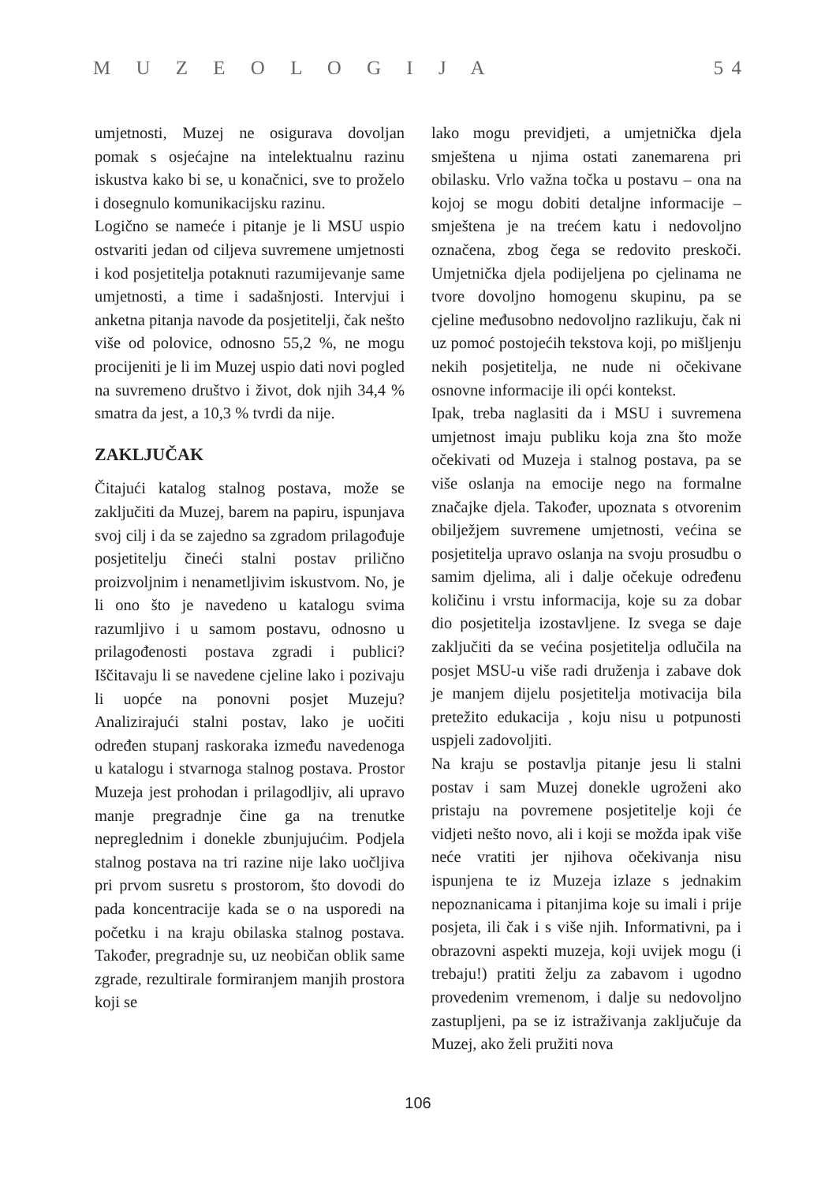M U Z E O L O G I J A 5 4
umjetnosti, Muzej ne osigurava dovoljan pomak s osjećajne na intelektualnu razinu iskustva kako bi se, u konačnici, sve to proželo i dosegnulo komunikacijsku razinu.
Logično se nameće i pitanje je li MSU uspio ostvariti jedan od ciljeva suvremene umjetnosti i kod posjetitelja potaknuti razumijevanje same umjetnosti, a time i sadašnjosti. Intervjui i anketna pitanja navode da posjetitelji, čak nešto više od polovice, odnosno 55,2 %, ne mogu procijeniti je li im Muzej uspio dati novi pogled na suvremeno društvo i život, dok njih 34,4 % smatra da jest, a 10,3 % tvrdi da nije.
ZAKLJUČAK
Čitajući katalog stalnog postava, može se zaključiti da Muzej, barem na papiru, ispunjava svoj cilj i da se zajedno sa zgradom prilagođuje posjetitelju čineći stalni postav prilično proizvoljnim i nenametljivim iskustvom. No, je li ono što je navedeno u katalogu svima razumljivo i u samom postavu, odnosno u prilagođenosti postava zgradi i publici? Iščitavaju li se navedene cjeline lako i pozivaju li uopće na ponovni posjet Muzeju? Analizirajući stalni postav, lako je uočiti određen stupanj raskoraka između navedenoga u katalogu i stvarnoga stalnog postava. Prostor Muzeja jest prohodan i prilagodljiv, ali upravo manje pregradnje čine ga na trenutke nepreglednim i donekle zbunjujućim. Podjela stalnog postava na tri razine nije lako uočljiva pri prvom susretu s prostorom, što dovodi do pada koncentracije kada se o na usporedi na početku i na kraju obilaska stalnog postava. Također, pregradnje su, uz neobičan oblik same zgrade, rezultirale formiranjem manjih prostora koji se
lako mogu previdjeti, a umjetnička djela smještena u njima ostati zanemarena pri obilasku. Vrlo važna točka u postavu – ona na kojoj se mogu dobiti detaljne informacije – smještena je na trećem katu i nedovoljno označena, zbog čega se redovito preskoči. Umjetnička djela podijeljena po cjelinama ne tvore dovoljno homogenu skupinu, pa se cjeline međusobno nedovoljno razlikuju, čak ni uz pomoć postojećih tekstova koji, po mišljenju nekih posjetitelja, ne nude ni očekivane osnovne informacije ili opći kontekst.
Ipak, treba naglasiti da i MSU i suvremena umjetnost imaju publiku koja zna što može očekivati od Muzeja i stalnog postava, pa se više oslanja na emocije nego na formalne značajke djela. Također, upoznata s otvorenim obilježjem suvremene umjetnosti, većina se posjetitelja upravo oslanja na svoju prosudbu o samim djelima, ali i dalje očekuje određenu količinu i vrstu informacija, koje su za dobar dio posjetitelja izostavljene. Iz svega se daje zaključiti da se većina posjetitelja odlučila na posjet MSU-u više radi druženja i zabave dok je manjem dijelu posjetitelja motivacija bila pretežito edukacija , koju nisu u potpunosti uspjeli zadovoljiti.
Na kraju se postavlja pitanje jesu li stalni postav i sam Muzej donekle ugroženi ako pristaju na povremene posjetitelje koji će vidjeti nešto novo, ali i koji se možda ipak više neće vratiti jer njihova očekivanja nisu ispunjena te iz Muzeja izlaze s jednakim nepoznanicama i pitanjima koje su imali i prije posjeta, ili čak i s više njih. Informativni, pa i obrazovni aspekti muzeja, koji uvijek mogu (i trebaju!) pratiti želju za zabavom i ugodno provedenim vremenom, i dalje su nedovoljno zastupljeni, pa se iz istraživanja zaključuje da Muzej, ako želi pružiti nova
106